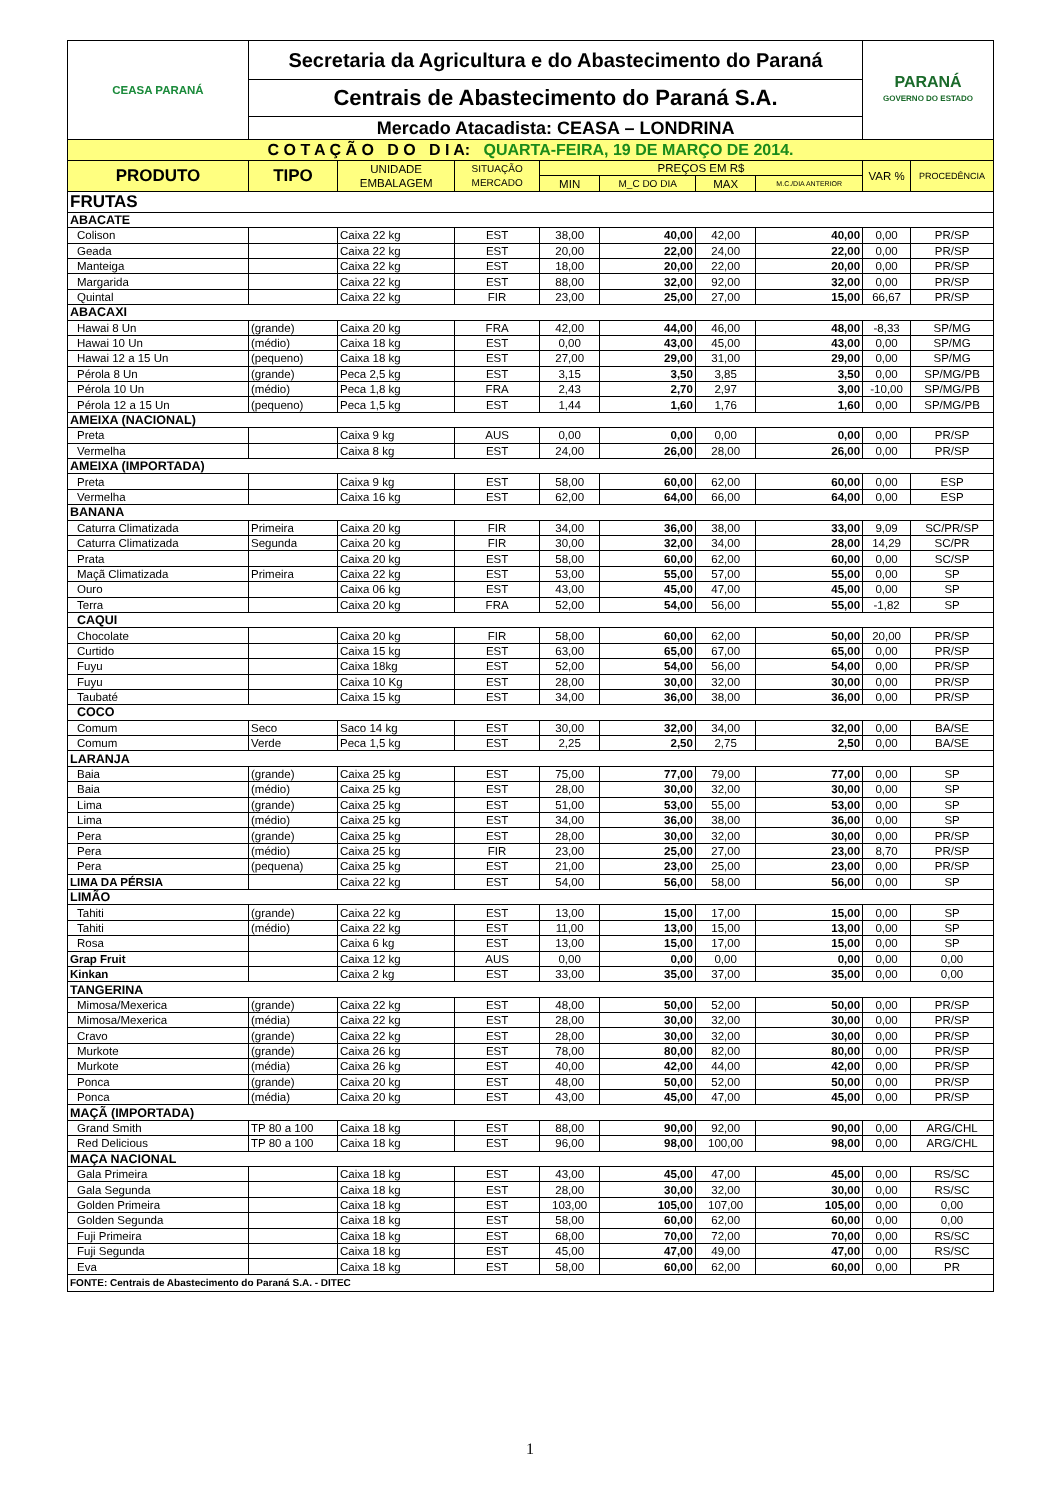| CEASA PARANÁ | Secretaria da Agricultura e do Abastecimento do Paraná | | | | | | | PARANÁ GOVERNO DO ESTADO | |
| | Centrais de Abastecimento do Paraná S.A. | | | | | | | | |
| | Mercado Atacadista: CEASA – LONDRINA | | | | | | | | |
| C O T A Ç Ã O D O D I A: QUARTA-FEIRA, 19 DE MARÇO DE 2014. | | | | | | | | | |
| PRODUTO | TIPO | UNIDADE EMBALAGEM | SITUAÇÃO MERCADO | PREÇOS EM R$ | | | | VAR % | PROCEDÊNCIA |
| | | | | MIN | M_C DO DIA | MAX | M.C./DIA ANTERIOR | | |
| FRUTAS | | | | | | | | | |
| ABACATE | | | | | | | | | |
| Colison | | Caixa 22 kg | EST | 38,00 | 40,00 | 42,00 | 40,00 | 0,00 | PR/SP |
| Geada | | Caixa 22 kg | EST | 20,00 | 22,00 | 24,00 | 22,00 | 0,00 | PR/SP |
| Manteiga | | Caixa 22 kg | EST | 18,00 | 20,00 | 22,00 | 20,00 | 0,00 | PR/SP |
| Margarida | | Caixa 22 kg | EST | 88,00 | 32,00 | 92,00 | 32,00 | 0,00 | PR/SP |
| Quintal | | Caixa 22 kg | FIR | 23,00 | 25,00 | 27,00 | 15,00 | 66,67 | PR/SP |
| ABACAXI | | | | | | | | | |
| Hawai 8 Un | (grande) | Caixa 20 kg | FRA | 42,00 | 44,00 | 46,00 | 48,00 | -8,33 | SP/MG |
| Hawai 10 Un | (médio) | Caixa 18 kg | EST | 0,00 | 43,00 | 45,00 | 43,00 | 0,00 | SP/MG |
| Hawai 12 a 15 Un | (pequeno) | Caixa 18 kg | EST | 27,00 | 29,00 | 31,00 | 29,00 | 0,00 | SP/MG |
| Pérola 8 Un | (grande) | Peca 2,5 kg | EST | 3,15 | 3,50 | 3,85 | 3,50 | 0,00 | SP/MG/PB |
| Pérola 10 Un | (médio) | Peca 1,8 kg | FRA | 2,43 | 2,70 | 2,97 | 3,00 | -10,00 | SP/MG/PB |
| Pérola 12 a 15 Un | (pequeno) | Peca 1,5 kg | EST | 1,44 | 1,60 | 1,76 | 1,60 | 0,00 | SP/MG/PB |
| AMEIXA (NACIONAL) | | | | | | | | | |
| Preta | | Caixa 9 kg | AUS | 0,00 | 0,00 | 0,00 | 0,00 | 0,00 | PR/SP |
| Vermelha | | Caixa 8 kg | EST | 24,00 | 26,00 | 28,00 | 26,00 | 0,00 | PR/SP |
| AMEIXA (IMPORTADA) | | | | | | | | | |
| Preta | | Caixa 9 kg | EST | 58,00 | 60,00 | 62,00 | 60,00 | 0,00 | ESP |
| Vermelha | | Caixa 16 kg | EST | 62,00 | 64,00 | 66,00 | 64,00 | 0,00 | ESP |
| BANANA | | | | | | | | | |
| Caturra Climatizada | Primeira | Caixa 20 kg | FIR | 34,00 | 36,00 | 38,00 | 33,00 | 9,09 | SC/PR/SP |
| Caturra Climatizada | Segunda | Caixa 20 kg | FIR | 30,00 | 32,00 | 34,00 | 28,00 | 14,29 | SC/PR |
| Prata | | Caixa 20 kg | EST | 58,00 | 60,00 | 62,00 | 60,00 | 0,00 | SC/SP |
| Maçã Climatizada | Primeira | Caixa 22 kg | EST | 53,00 | 55,00 | 57,00 | 55,00 | 0,00 | SP |
| Ouro | | Caixa 06 kg | EST | 43,00 | 45,00 | 47,00 | 45,00 | 0,00 | SP |
| Terra | | Caixa 20 kg | FRA | 52,00 | 54,00 | 56,00 | 55,00 | -1,82 | SP |
| CAQUI | | | | | | | | | |
| Chocolate | | Caixa 20 kg | FIR | 58,00 | 60,00 | 62,00 | 50,00 | 20,00 | PR/SP |
| Curtido | | Caixa 15 kg | EST | 63,00 | 65,00 | 67,00 | 65,00 | 0,00 | PR/SP |
| Fuyu | | Caixa 18kg | EST | 52,00 | 54,00 | 56,00 | 54,00 | 0,00 | PR/SP |
| Fuyu | | Caixa 10 Kg | EST | 28,00 | 30,00 | 32,00 | 30,00 | 0,00 | PR/SP |
| Taubaté | | Caixa 15 kg | EST | 34,00 | 36,00 | 38,00 | 36,00 | 0,00 | PR/SP |
| COCO | | | | | | | | | |
| Comum | Seco | Saco 14 kg | EST | 30,00 | 32,00 | 34,00 | 32,00 | 0,00 | BA/SE |
| Comum | Verde | Peca 1,5 kg | EST | 2,25 | 2,50 | 2,75 | 2,50 | 0,00 | BA/SE |
| LARANJA | | | | | | | | | |
| Baia | (grande) | Caixa 25 kg | EST | 75,00 | 77,00 | 79,00 | 77,00 | 0,00 | SP |
| Baia | (médio) | Caixa 25 kg | EST | 28,00 | 30,00 | 32,00 | 30,00 | 0,00 | SP |
| Lima | (grande) | Caixa 25 kg | EST | 51,00 | 53,00 | 55,00 | 53,00 | 0,00 | SP |
| Lima | (médio) | Caixa 25 kg | EST | 34,00 | 36,00 | 38,00 | 36,00 | 0,00 | SP |
| Pera | (grande) | Caixa 25 kg | EST | 28,00 | 30,00 | 32,00 | 30,00 | 0,00 | PR/SP |
| Pera | (médio) | Caixa 25 kg | FIR | 23,00 | 25,00 | 27,00 | 23,00 | 8,70 | PR/SP |
| Pera | (pequena) | Caixa 25 kg | EST | 21,00 | 23,00 | 25,00 | 23,00 | 0,00 | PR/SP |
| LIMA DA PÉRSIA | | Caixa 22 kg | EST | 54,00 | 56,00 | 58,00 | 56,00 | 0,00 | SP |
| LIMÃO | | | | | | | | | |
| Tahiti | (grande) | Caixa 22 kg | EST | 13,00 | 15,00 | 17,00 | 15,00 | 0,00 | SP |
| Tahiti | (médio) | Caixa 22 kg | EST | 11,00 | 13,00 | 15,00 | 13,00 | 0,00 | SP |
| Rosa | | Caixa 6 kg | EST | 13,00 | 15,00 | 17,00 | 15,00 | 0,00 | SP |
| Grap Fruit | | Caixa 12 kg | AUS | 0,00 | 0,00 | 0,00 | 0,00 | 0,00 | 0,00 |
| Kinkan | | Caixa 2 kg | EST | 33,00 | 35,00 | 37,00 | 35,00 | 0,00 | 0,00 |
| TANGERINA | | | | | | | | | |
| Mimosa/Mexerica | (grande) | Caixa 22 kg | EST | 48,00 | 50,00 | 52,00 | 50,00 | 0,00 | PR/SP |
| Mimosa/Mexerica | (média) | Caixa 22 kg | EST | 28,00 | 30,00 | 32,00 | 30,00 | 0,00 | PR/SP |
| Cravo | (grande) | Caixa 22 kg | EST | 28,00 | 30,00 | 32,00 | 30,00 | 0,00 | PR/SP |
| Murkote | (grande) | Caixa 26 kg | EST | 78,00 | 80,00 | 82,00 | 80,00 | 0,00 | PR/SP |
| Murkote | (média) | Caixa 26 kg | EST | 40,00 | 42,00 | 44,00 | 42,00 | 0,00 | PR/SP |
| Ponca | (grande) | Caixa 20 kg | EST | 48,00 | 50,00 | 52,00 | 50,00 | 0,00 | PR/SP |
| Ponca | (média) | Caixa 20 kg | EST | 43,00 | 45,00 | 47,00 | 45,00 | 0,00 | PR/SP |
| MAÇÃ (IMPORTADA) | | | | | | | | | |
| Grand Smith | TP 80 a 100 | Caixa 18 kg | EST | 88,00 | 90,00 | 92,00 | 90,00 | 0,00 | ARG/CHL |
| Red Delicious | TP 80 a 100 | Caixa 18 kg | EST | 96,00 | 98,00 | 100,00 | 98,00 | 0,00 | ARG/CHL |
| MAÇA NACIONAL | | | | | | | | | |
| Gala Primeira | | Caixa 18 kg | EST | 43,00 | 45,00 | 47,00 | 45,00 | 0,00 | RS/SC |
| Gala Segunda | | Caixa 18 kg | EST | 28,00 | 30,00 | 32,00 | 30,00 | 0,00 | RS/SC |
| Golden Primeira | | Caixa 18 kg | EST | 103,00 | 105,00 | 107,00 | 105,00 | 0,00 | 0,00 |
| Golden Segunda | | Caixa 18 kg | EST | 58,00 | 60,00 | 62,00 | 60,00 | 0,00 | 0,00 |
| Fuji Primeira | | Caixa 18 kg | EST | 68,00 | 70,00 | 72,00 | 70,00 | 0,00 | RS/SC |
| Fuji Segunda | | Caixa 18 kg | EST | 45,00 | 47,00 | 49,00 | 47,00 | 0,00 | RS/SC |
| Eva | | Caixa 18 kg | EST | 58,00 | 60,00 | 62,00 | 60,00 | 0,00 | PR |
| FONTE: Centrais de Abastecimento do Paraná S.A. - DITEC | | | | | | | | | |
1